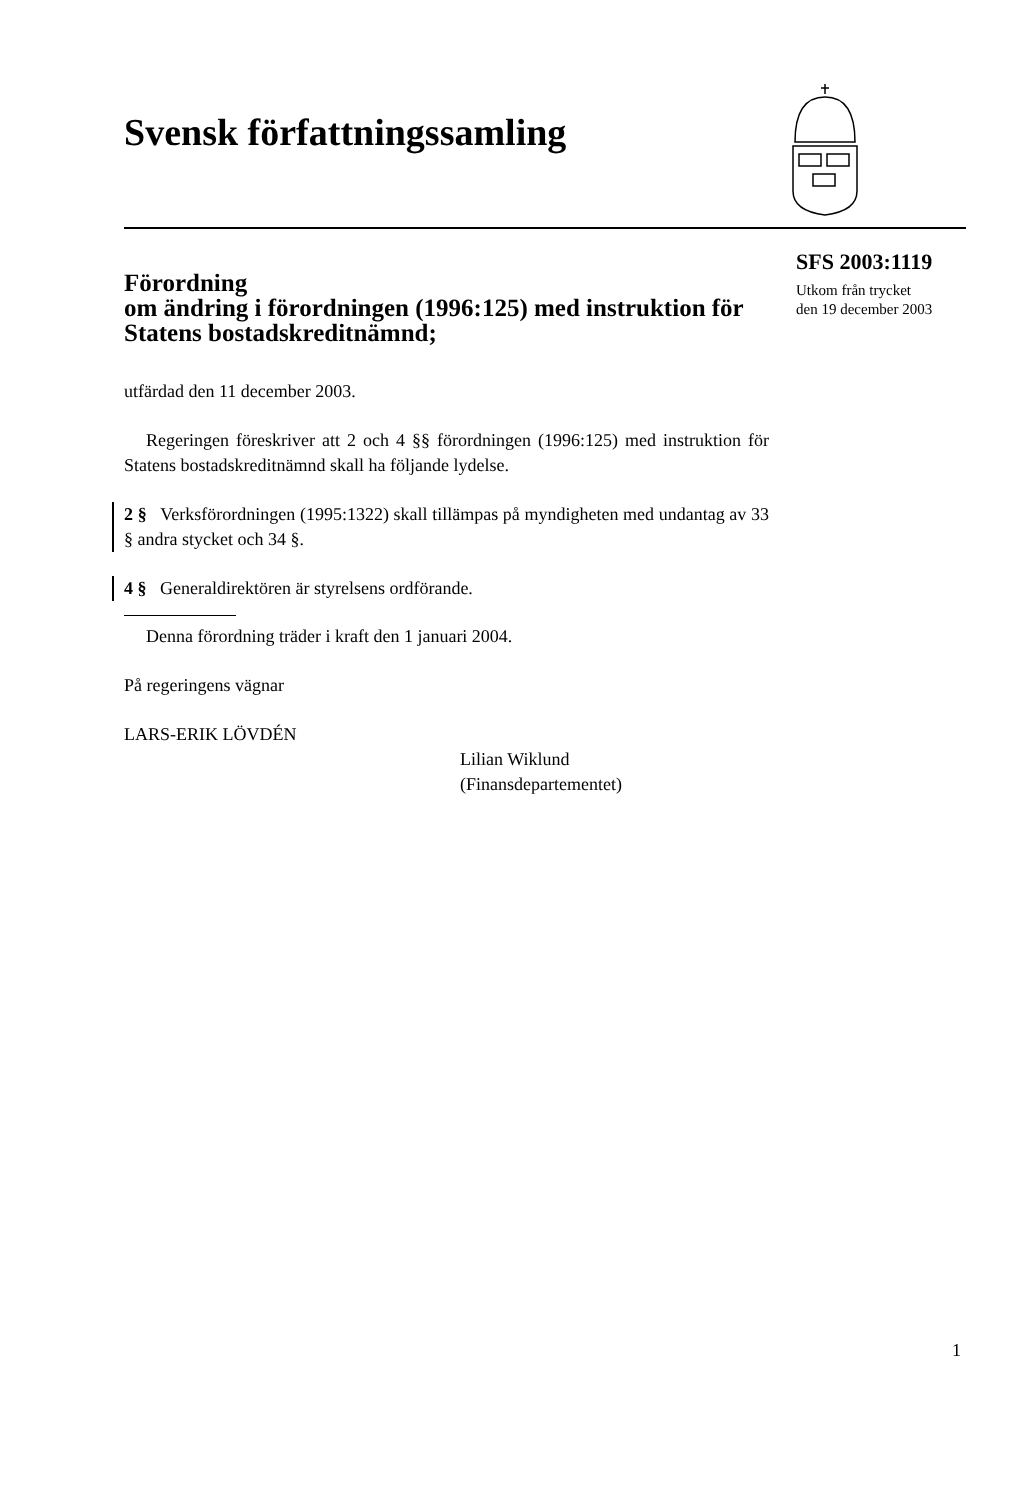Svensk författningssamling
SFS 2003:1119
Utkom från trycket
den 19 december 2003
Förordning
om ändring i förordningen (1996:125) med instruktion för Statens bostadskreditnämnd;
utfärdad den 11 december 2003.
Regeringen föreskriver att 2 och 4 §§ förordningen (1996:125) med instruktion för Statens bostadskreditnämnd skall ha följande lydelse.
2 § Verksförordningen (1995:1322) skall tillämpas på myndigheten med undantag av 33 § andra stycket och 34 §.
4 § Generaldirektören är styrelsens ordförande.
Denna förordning träder i kraft den 1 januari 2004.
På regeringens vägnar
LARS-ERIK LÖVDÉN
Lilian Wiklund
(Finansdepartementet)
1